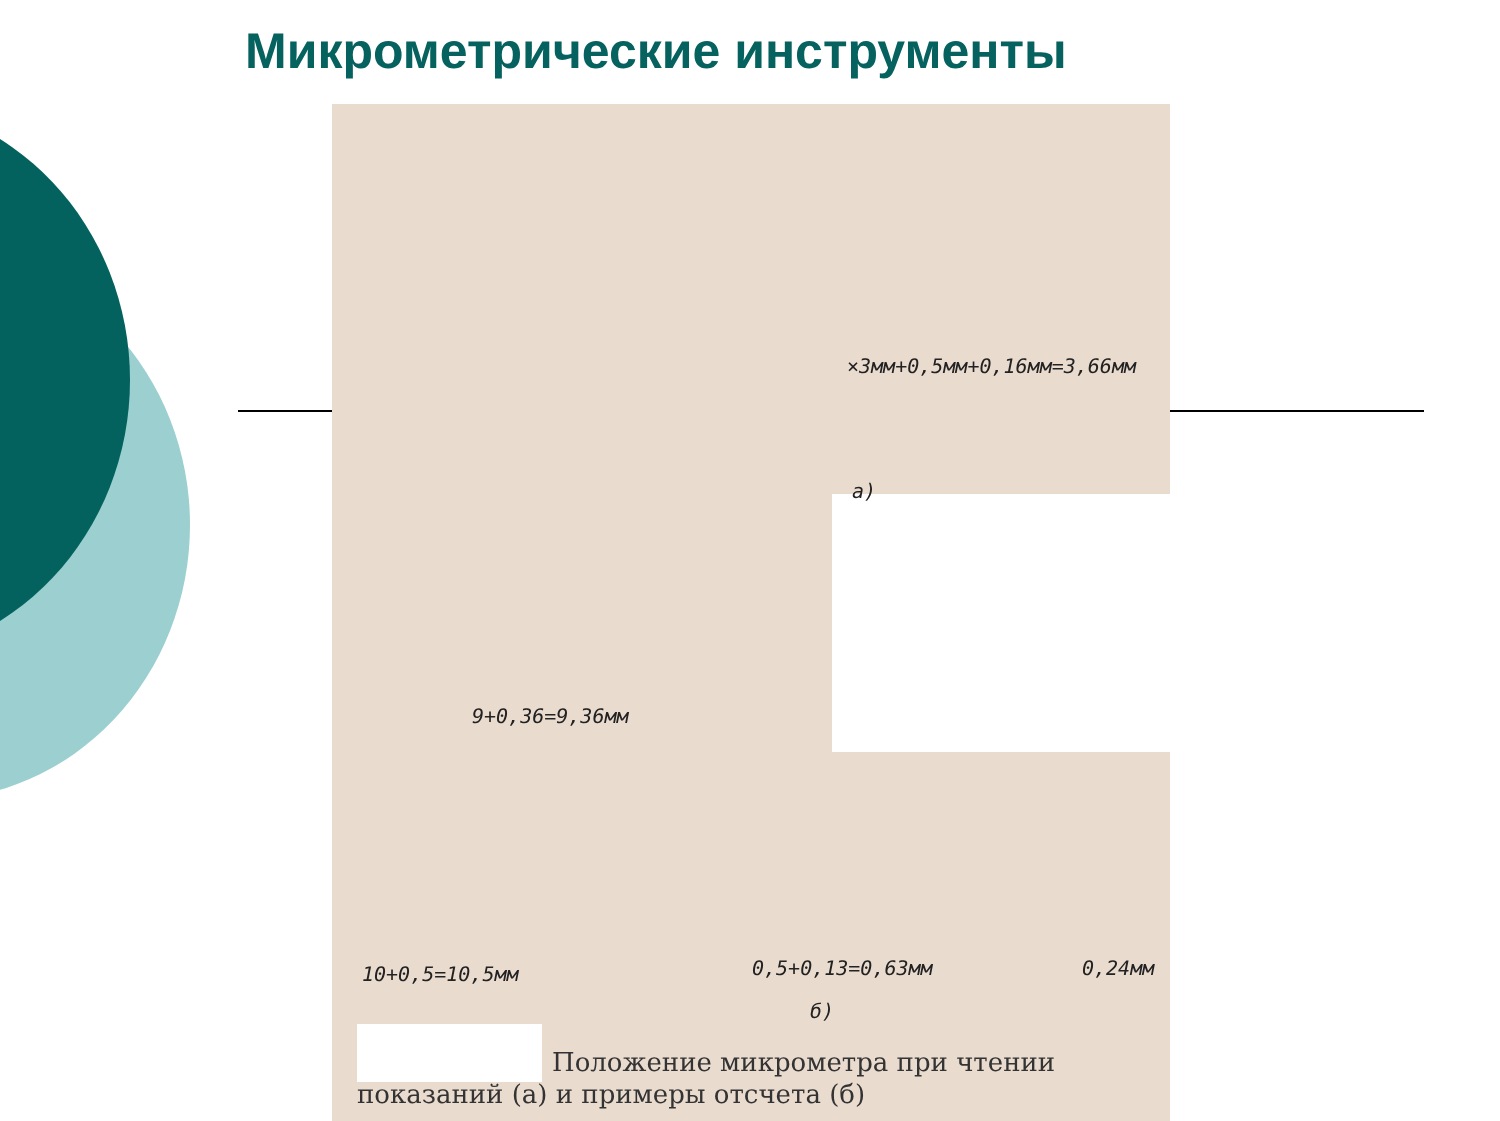Микрометрические инструменты
×3мм+0,5мм+0,16мм=3,66мм
а)
9+0,36=9,36мм
10+0,5=10,5мм 0,5+0,13=0,63мм 0,24мм
б)
Положение микрометра при чтении показаний (а) и примеры отсчета (б)